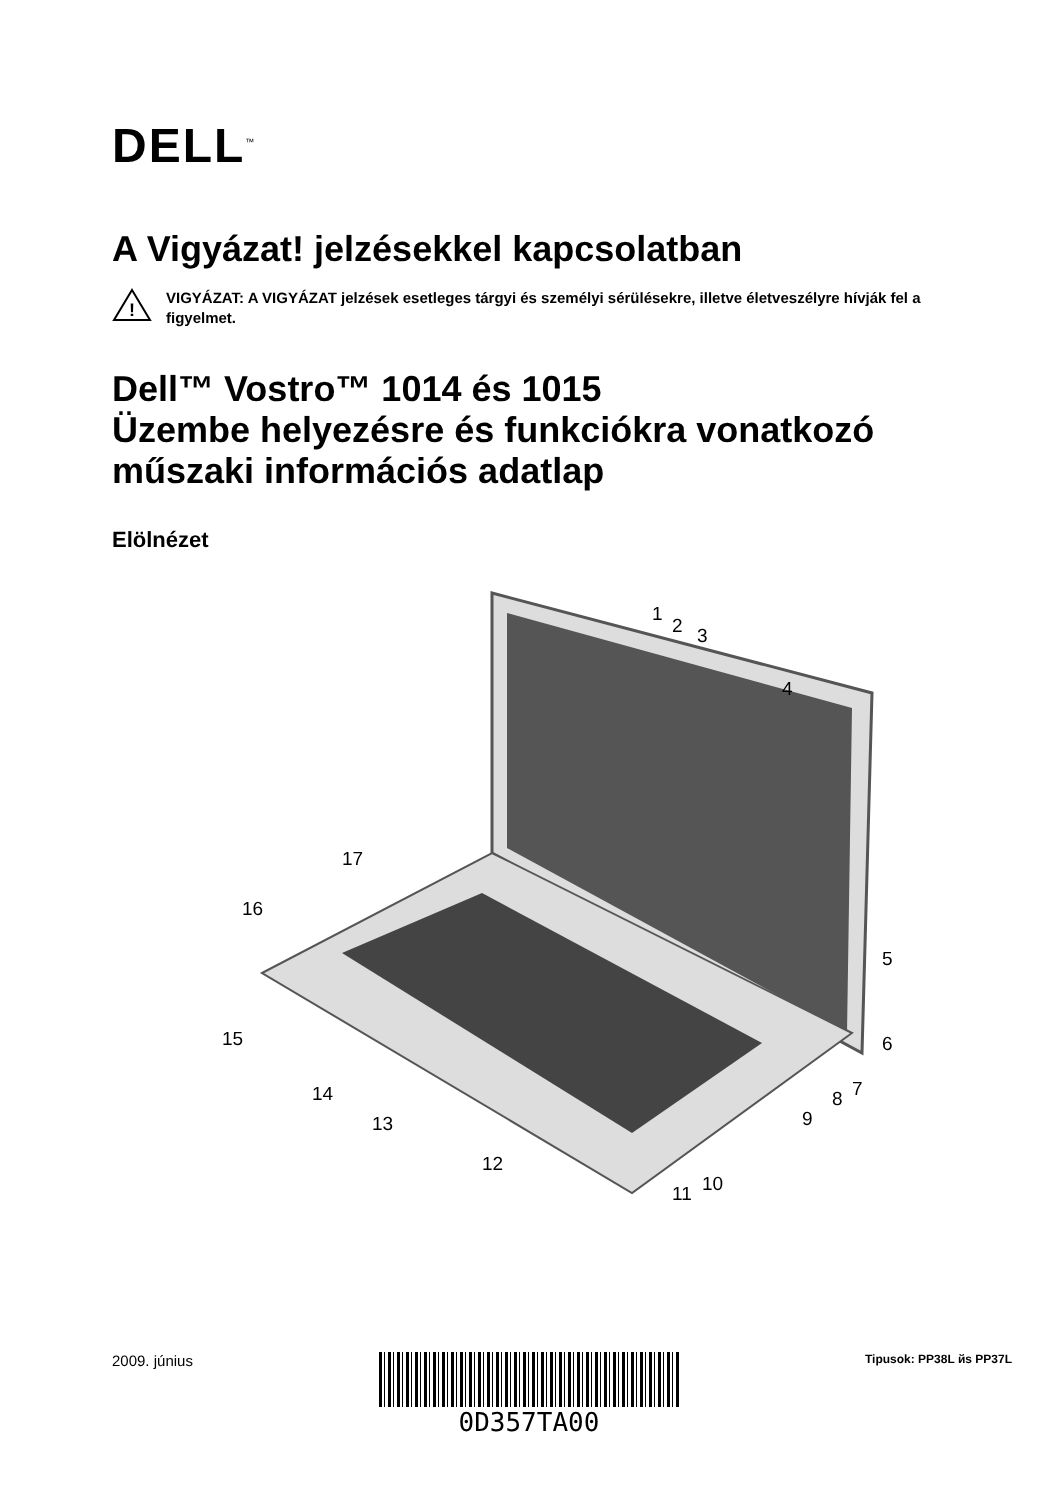DELL<sup>™</sup>
A Vigyázat! jelzésekkel kapcsolatban
!
VIGYÁZAT: A VIGYÁZAT jelzések esetleges tárgyi és személyi sérülésekre, illetve életveszélyre hívják fel a figyelmet.
Dell™ Vostro™ 1014 és 1015
Üzembe helyezésre és funkciókra vonatkozó műszaki információs adatlap
Elölnézet
1
2 3
4
5
6
7 8
9
10 11
12
13
14
15
16
17
2009. június
0D357TA00
Tipusok: PP38L йs PP37L